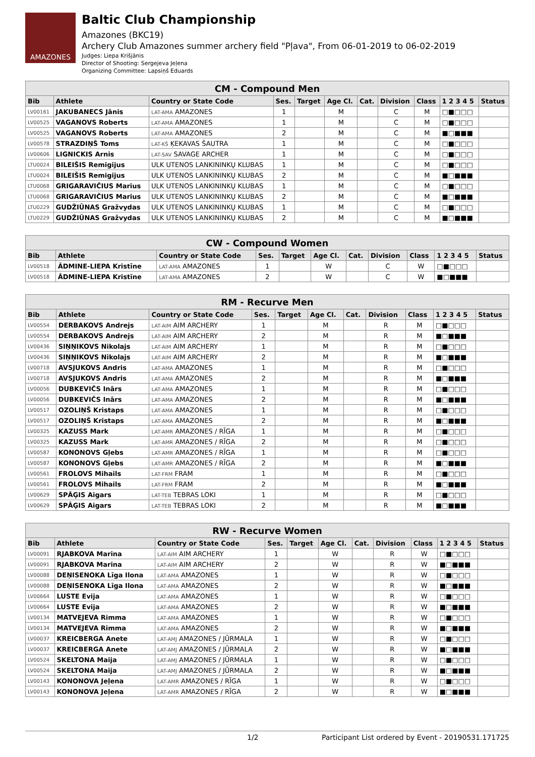AMAZONES
Baltic Club Championship
Amazones (BKC19)
Archery Club Amazones summer archery field "Pļava", From 06-01-2019 to 06-02-2019
Judges: Liepa Krišjānis
Director of Shooting: Sergejeva Jeļena
Organizing Committee: Lapsiņš Eduards
| CM - Compound Men | | | | | | | | | | |
| --- | --- | --- | --- | --- | --- | --- | --- | --- | --- | --- |
| Bib | Athlete | Country or State Code | Ses. | Target | Age Cl. | Cat. | Division | Class | 1 2 3 4 5 | Status |
| LV00161 | JAKUBANECS Jānis | LAT-AMA AMAZONES | 1 | | M | | C | M | □■□□□ | |
| LV00525 | VAGANOVS Roberts | LAT-AMA AMAZONES | 1 | | M | | C | M | □■□□□ | |
| LV00525 | VAGANOVS Roberts | LAT-AMA AMAZONES | 2 | | M | | C | M | ■□■■■ | |
| LV00578 | STRAZDIŅŠ Toms | LAT-KŠ ĶEKAVAS ŠAUTRA | 1 | | M | | C | M | □■□□□ | |
| LV00606 | LIGNICKIS Arnis | LAT-SAV SAVAGE ARCHER | 1 | | M | | C | M | □■□□□ | |
| LTU0024 | BILEIŠIS Remigijus | ULK UTENOS LANKININKŲ KLUBAS | 1 | | M | | C | M | □■□□□ | |
| LTU0024 | BILEIŠIS Remigijus | ULK UTENOS LANKININKŲ KLUBAS | 2 | | M | | C | M | ■□■■■ | |
| LTU0068 | GRIGARAVIČIUS Marius | ULK UTENOS LANKININKŲ KLUBAS | 1 | | M | | C | M | □■□□□ | |
| LTU0068 | GRIGARAVIČIUS Marius | ULK UTENOS LANKININKŲ KLUBAS | 2 | | M | | C | M | ■□■■■ | |
| LTU0229 | GUDŽIŪNAS Gražvydas | ULK UTENOS LANKININKŲ KLUBAS | 1 | | M | | C | M | □■□□□ | |
| LTU0229 | GUDŽIŪNAS Gražvydas | ULK UTENOS LANKININKŲ KLUBAS | 2 | | M | | C | M | ■□■■■ | |
| CW - Compound Women | | | | | | | | | | |
| --- | --- | --- | --- | --- | --- | --- | --- | --- | --- | --- |
| Bib | Athlete | Country or State Code | Ses. | Target | Age Cl. | Cat. | Division | Class | 1 2 3 4 5 | Status |
| LV00518 | ĀDMINE-LIEPA Kristīne | LAT-AMA AMAZONES | 1 | | W | | C | W | □■□□□ | |
| LV00518 | ĀDMINE-LIEPA Kristīne | LAT-AMA AMAZONES | 2 | | W | | C | W | ■□■■■ | |
| RM - Recurve Men | | | | | | | | | | |
| --- | --- | --- | --- | --- | --- | --- | --- | --- | --- | --- |
| Bib | Athlete | Country or State Code | Ses. | Target | Age Cl. | Cat. | Division | Class | 1 2 3 4 5 | Status |
| LV00554 | DERBAKOVS Andrejs | LAT-AIM AIM ARCHERY | 1 | | M | | R | M | □■□□□ | |
| LV00554 | DERBAKOVS Andrejs | LAT-AIM AIM ARCHERY | 2 | | M | | R | M | ■□■■■ | |
| LV00436 | SIŅŅIKOVS Nikolajs | LAT-AIM AIM ARCHERY | 1 | | M | | R | M | □■□□□ | |
| LV00436 | SIŅŅIKOVS Nikolajs | LAT-AIM AIM ARCHERY | 2 | | M | | R | M | ■□■■■ | |
| LV00718 | AVSJUKOVS Andris | LAT-AMA AMAZONES | 1 | | M | | R | M | □■□□□ | |
| LV00718 | AVSJUKOVS Andris | LAT-AMA AMAZONES | 2 | | M | | R | M | ■□■■■ | |
| LV00056 | DUBKEVIČS Inārs | LAT-AMA AMAZONES | 1 | | M | | R | M | □■□□□ | |
| LV00056 | DUBKEVIČS Inārs | LAT-AMA AMAZONES | 2 | | M | | R | M | ■□■■■ | |
| LV00517 | OZOLIŅŠ Kristaps | LAT-AMA AMAZONES | 1 | | M | | R | M | □■□□□ | |
| LV00517 | OZOLIŅŠ Kristaps | LAT-AMA AMAZONES | 2 | | M | | R | M | ■□■■■ | |
| LV00325 | KAZUSS Mark | LAT-AMR AMAZONES / RĪGA | 1 | | M | | R | M | □■□□□ | |
| LV00325 | KAZUSS Mark | LAT-AMR AMAZONES / RĪGA | 2 | | M | | R | M | □■□□□ | |
| LV00587 | KONONOVS Gļebs | LAT-AMR AMAZONES / RĪGA | 1 | | M | | R | M | □■□□□ | |
| LV00587 | KONONOVS Gļebs | LAT-AMR AMAZONES / RĪGA | 2 | | M | | R | M | ■□■■■ | |
| LV00561 | FROLOVS Mihails | LAT-FRM FRAM | 1 | | M | | R | M | □■□□□ | |
| LV00561 | FROLOVS Mihails | LAT-FRM FRAM | 2 | | M | | R | M | ■□■■■ | |
| LV00629 | SPĀĢIS Aigars | LAT-TEB TEBRAS LOKI | 1 | | M | | R | M | □■□□□ | |
| LV00629 | SPĀĢIS Aigars | LAT-TEB TEBRAS LOKI | 2 | | M | | R | M | ■□■■■ | |
| RW - Recurve Women | | | | | | | | | | |
| --- | --- | --- | --- | --- | --- | --- | --- | --- | --- | --- |
| Bib | Athlete | Country or State Code | Ses. | Target | Age Cl. | Cat. | Division | Class | 1 2 3 4 5 | Status |
| LV00091 | RJABKOVA Marina | LAT-AIM AIM ARCHERY | 1 | | W | | R | W | □■□□□ | |
| LV00091 | RJABKOVA Marina | LAT-AIM AIM ARCHERY | 2 | | W | | R | W | ■□■■■ | |
| LV00088 | DEŅISENOKA Līga Ilona | LAT-AMA AMAZONES | 1 | | W | | R | W | □■□□□ | |
| LV00088 | DEŅISENOKA Līga Ilona | LAT-AMA AMAZONES | 2 | | W | | R | W | ■□■■■ | |
| LV00664 | LUSTE Evija | LAT-AMA AMAZONES | 1 | | W | | R | W | □■□□□ | |
| LV00664 | LUSTE Evija | LAT-AMA AMAZONES | 2 | | W | | R | W | ■□■■■ | |
| LV00134 | MATVEJEVA Rimma | LAT-AMA AMAZONES | 1 | | W | | R | W | □■□□□ | |
| LV00134 | MATVEJEVA Rimma | LAT-AMA AMAZONES | 2 | | W | | R | W | ■□■■■ | |
| LV00037 | KREICBERGA Anete | LAT-AMJ AMAZONES / JŪRMALA | 1 | | W | | R | W | □■□□□ | |
| LV00037 | KREICBERGA Anete | LAT-AMJ AMAZONES / JŪRMALA | 2 | | W | | R | W | ■□■■■ | |
| LV00524 | SKELTONA Maija | LAT-AMJ AMAZONES / JŪRMALA | 1 | | W | | R | W | □■□□□ | |
| LV00524 | SKELTONA Maija | LAT-AMJ AMAZONES / JŪRMALA | 2 | | W | | R | W | ■□■■■ | |
| LV00143 | KONONOVA Jeļena | LAT-AMR AMAZONES / RĪGA | 1 | | W | | R | W | □■□□□ | |
| LV00143 | KONONOVA Jeļena | LAT-AMR AMAZONES / RĪGA | 2 | | W | | R | W | ■□■■■ | |
1/2 Participant List ordered by Event - 20190531.171725